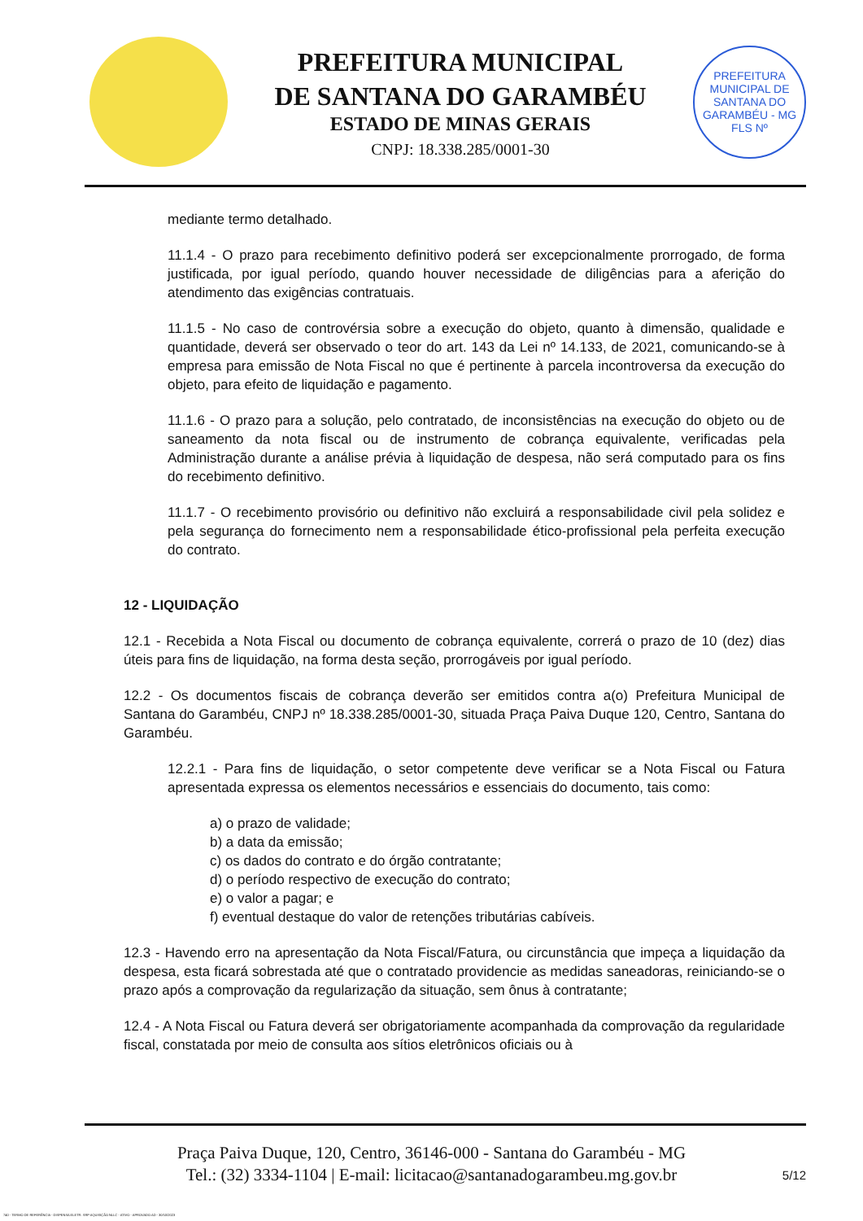PREFEITURA MUNICIPAL
DE SANTANA DO GARAMBÉU
ESTADO DE MINAS GERAIS
CNPJ: 18.338.285/0001-30
PREFEITURA MUNICIPAL DE SANTANA DO GARAMBÉU - MG
FLS Nº
mediante termo detalhado.
11.1.4 - O prazo para recebimento definitivo poderá ser excepcionalmente prorrogado, de forma justificada, por igual período, quando houver necessidade de diligências para a aferição do atendimento das exigências contratuais.
11.1.5 - No caso de controvérsia sobre a execução do objeto, quanto à dimensão, qualidade e quantidade, deverá ser observado o teor do art. 143 da Lei nº 14.133, de 2021, comunicando-se à empresa para emissão de Nota Fiscal no que é pertinente à parcela incontroversa da execução do objeto, para efeito de liquidação e pagamento.
11.1.6 - O prazo para a solução, pelo contratado, de inconsistências na execução do objeto ou de saneamento da nota fiscal ou de instrumento de cobrança equivalente, verificadas pela Administração durante a análise prévia à liquidação de despesa, não será computado para os fins do recebimento definitivo.
11.1.7 - O recebimento provisório ou definitivo não excluirá a responsabilidade civil pela solidez e pela segurança do fornecimento nem a responsabilidade ético-profissional pela perfeita execução do contrato.
12 - LIQUIDAÇÃO
12.1 - Recebida a Nota Fiscal ou documento de cobrança equivalente, correrá o prazo de 10 (dez) dias úteis para fins de liquidação, na forma desta seção, prorrogáveis por igual período.
12.2 - Os documentos fiscais de cobrança deverão ser emitidos contra a(o) Prefeitura Municipal de Santana do Garambéu, CNPJ nº 18.338.285/0001-30, situada Praça Paiva Duque 120, Centro, Santana do Garambéu.
12.2.1 - Para fins de liquidação, o setor competente deve verificar se a Nota Fiscal ou Fatura apresentada expressa os elementos necessários e essenciais do documento, tais como:
a) o prazo de validade;
b) a data da emissão;
c) os dados do contrato e do órgão contratante;
d) o período respectivo de execução do contrato;
e) o valor a pagar; e
f) eventual destaque do valor de retenções tributárias cabíveis.
12.3 - Havendo erro na apresentação da Nota Fiscal/Fatura, ou circunstância que impeça a liquidação da despesa, esta ficará sobrestada até que o contratado providencie as medidas saneadoras, reiniciando-se o prazo após a comprovação da regularização da situação, sem ônus à contratante;
12.4 - A Nota Fiscal ou Fatura deverá ser obrigatoriamente acompanhada da comprovação da regularidade fiscal, constatada por meio de consulta aos sítios eletrônicos oficiais ou à
Praça Paiva Duque, 120, Centro, 36146-000 - Santana do Garambéu - MG
Tel.: (32) 3334-1104 | E-mail: licitacao@santanadogarambeu.mg.gov.br
5/12
740 - TERMO DE REFERÊNCIA - DISPENSA ELETR. SRP AQUISIÇÃO NLLC - ATIVO - APROVADO AD - 30/10/2023